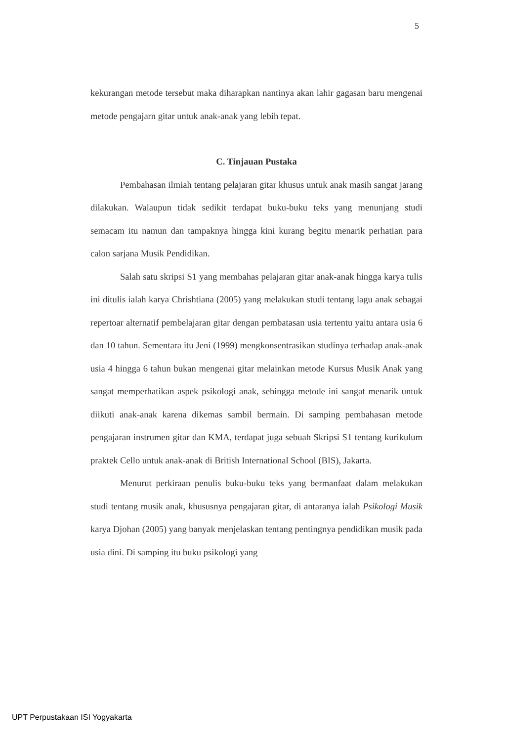5
kekurangan metode tersebut maka diharapkan nantinya akan lahir gagasan baru mengenai metode pengajarn gitar untuk anak-anak yang lebih tepat.
C. Tinjauan Pustaka
Pembahasan ilmiah tentang pelajaran gitar khusus untuk anak masih sangat jarang dilakukan. Walaupun tidak sedikit terdapat buku-buku teks yang menunjang studi semacam itu namun dan tampaknya hingga kini kurang begitu menarik perhatian para calon sarjana Musik Pendidikan.
Salah satu skripsi S1 yang membahas pelajaran gitar anak-anak hingga karya tulis ini ditulis ialah karya Chrishtiana (2005) yang melakukan studi tentang lagu anak sebagai repertoar alternatif pembelajaran gitar dengan pembatasan usia tertentu yaitu antara usia 6 dan 10 tahun. Sementara itu Jeni (1999) mengkonsentrasikan studinya terhadap anak-anak usia 4 hingga 6 tahun bukan mengenai gitar melainkan metode Kursus Musik Anak yang sangat memperhatikan aspek psikologi anak, sehingga metode ini sangat menarik untuk diikuti anak-anak karena dikemas sambil bermain. Di samping pembahasan metode pengajaran instrumen gitar dan KMA, terdapat juga sebuah Skripsi S1 tentang kurikulum praktek Cello untuk anak-anak di British International School (BIS), Jakarta.
Menurut perkiraan penulis buku-buku teks yang bermanfaat dalam melakukan studi tentang musik anak, khususnya pengajaran gitar, di antaranya ialah Psikologi Musik karya Djohan (2005) yang banyak menjelaskan tentang pentingnya pendidikan musik pada usia dini. Di samping itu buku psikologi yang
UPT Perpustakaan ISI Yogyakarta